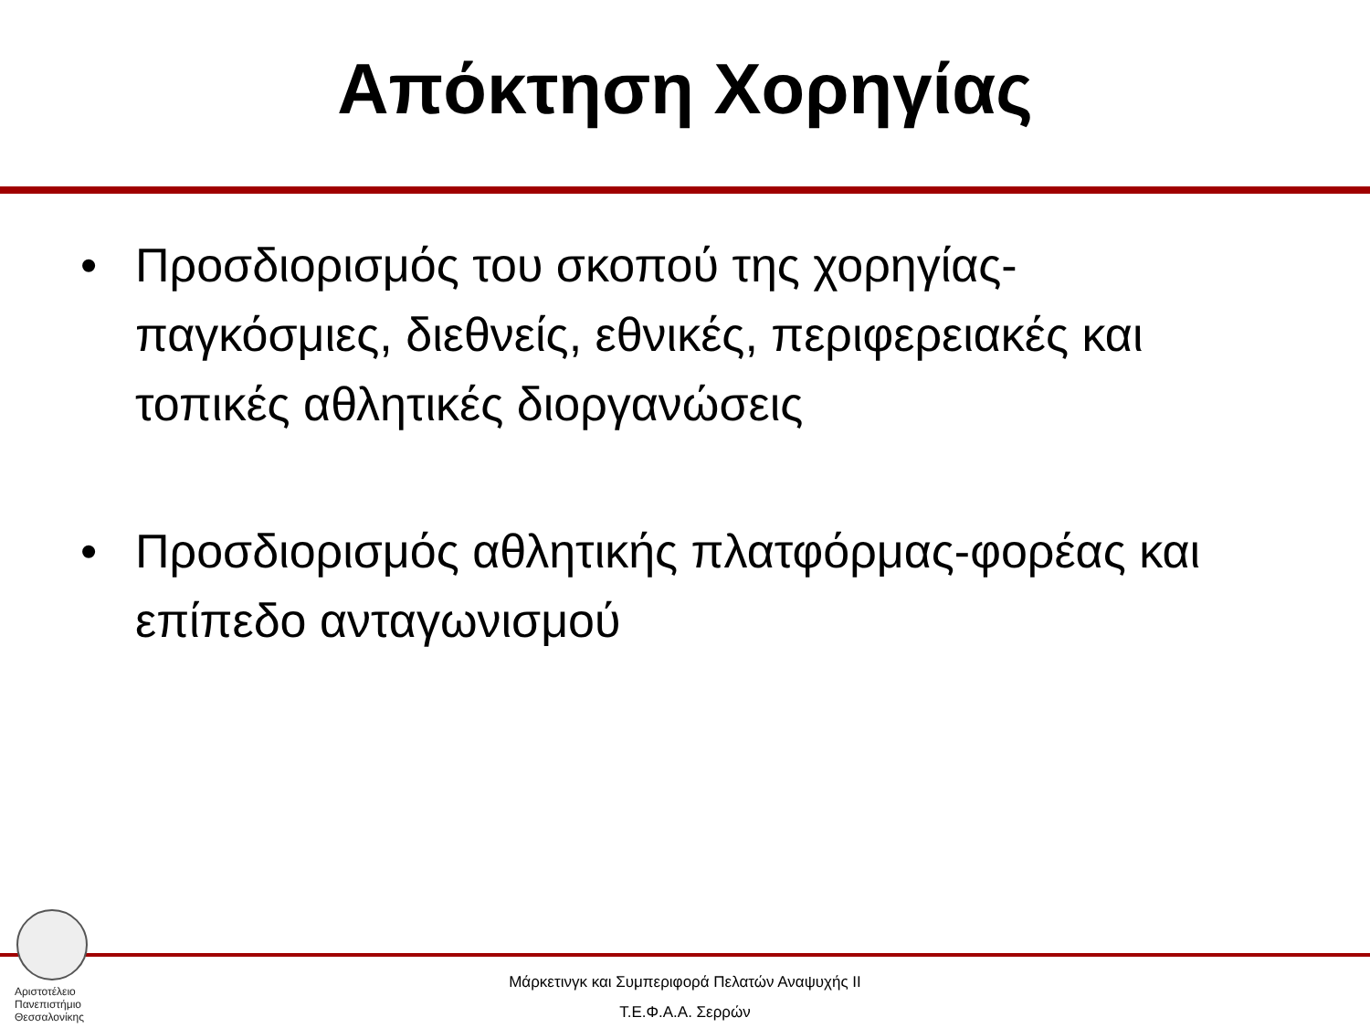Απόκτηση Χορηγίας
• Προσδιορισμός του σκοπού της χορηγίας- παγκόσμιες, διεθνείς, εθνικές, περιφερειακές και τοπικές αθλητικές διοργανώσεις
• Προσδιορισμός αθλητικής πλατφόρμας-φορέας και επίπεδο ανταγωνισμού
Αριστοτέλειο
Πανεπιστήμιο
Θεσσαλονίκης
Μάρκετινγκ και Συμπεριφορά Πελατών Αναψυχής ΙΙ
Τ.Ε.Φ.Α.Α. Σερρών